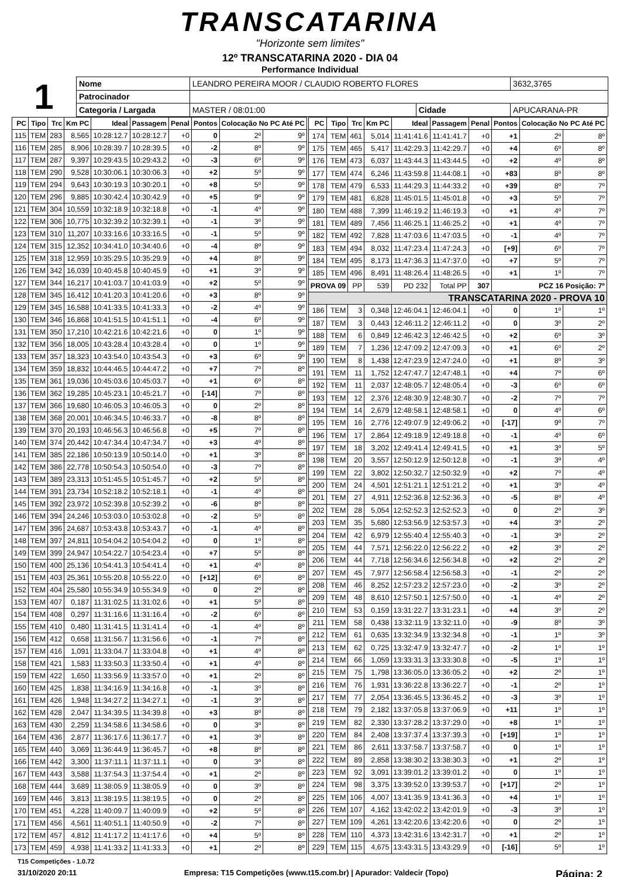TRANSCATARINA
"Horizonte sem limites"
12º TRANSCATARINA 2020 - DIA 04
Performance Individual
1
| Nome | LEANDRO PEREIRA MOOR / CLAUDIO ROBERTO FLORES | | | | 3632,3765 |
| Patrocinador | | | | | |
| Categoria / Largada | | MASTER / 08:01:00 | Cidade | APUCARANA-PR | |
| PC | Tipo | Trc | Km PC | Ideal | Passagem | Penal | Pontos | Colocação No PC Até PC | |
| --- | --- | --- | --- | --- | --- | --- | --- | --- | --- |
| 115 | TEM | 283 | 8,565 | 10:28:12.7 | 10:28:12.7 | +0 | 0 | 2º | 9º |
| 116 | TEM | 285 | 8,906 | 10:28:39.7 | 10:28:39.5 | +0 | -2 | 8º | 9º |
| 117 | TEM | 287 | 9,397 | 10:29:43.5 | 10:29:43.2 | +0 | -3 | 6º | 9º |
| 118 | TEM | 290 | 9,528 | 10:30:06.1 | 10:30:06.3 | +0 | +2 | 5º | 9º |
| 119 | TEM | 294 | 9,643 | 10:30:19.3 | 10:30:20.1 | +0 | +8 | 5º | 9º |
| 120 | TEM | 296 | 9,885 | 10:30:42.4 | 10:30:42.9 | +0 | +5 | 9º | 9º |
| 121 | TEM | 304 | 10,559 | 10:32:18.9 | 10:32:18.8 | +0 | -1 | 4º | 9º |
| 122 | TEM | 306 | 10,775 | 10:32:39.2 | 10:32:39.1 | +0 | -1 | 3º | 9º |
| 123 | TEM | 310 | 11,207 | 10:33:16.6 | 10:33:16.5 | +0 | -1 | 5º | 9º |
| 124 | TEM | 315 | 12,352 | 10:34:41.0 | 10:34:40.6 | +0 | -4 | 8º | 9º |
| 125 | TEM | 318 | 12,959 | 10:35:29.5 | 10:35:29.9 | +0 | +4 | 8º | 9º |
| 126 | TEM | 342 | 16,039 | 10:40:45.8 | 10:40:45.9 | +0 | +1 | 3º | 9º |
| 127 | TEM | 344 | 16,217 | 10:41:03.7 | 10:41:03.9 | +0 | +2 | 5º | 9º |
| 128 | TEM | 345 | 16,412 | 10:41:20.3 | 10:41:20.6 | +0 | +3 | 8º | 9º |
| 129 | TEM | 345 | 16,588 | 10:41:33.5 | 10:41:33.3 | +0 | -2 | 4º | 9º |
| 130 | TEM | 346 | 16,868 | 10:41:51.5 | 10:41:51.1 | +0 | -4 | 6º | 9º |
| 131 | TEM | 350 | 17,210 | 10:42:21.6 | 10:42:21.6 | +0 | 0 | 1º | 9º |
| 132 | TEM | 356 | 18,005 | 10:43:28.4 | 10:43:28.4 | +0 | 0 | 1º | 9º |
| 133 | TEM | 357 | 18,323 | 10:43:54.0 | 10:43:54.3 | +0 | +3 | 6º | 9º |
| 134 | TEM | 359 | 18,832 | 10:44:46.5 | 10:44:47.2 | +0 | +7 | 7º | 8º |
| 135 | TEM | 361 | 19,036 | 10:45:03.6 | 10:45:03.7 | +0 | +1 | 6º | 8º |
| 136 | TEM | 362 | 19,285 | 10:45:23.1 | 10:45:21.7 | +0 | [-14] | 7º | 8º |
| 137 | TEM | 366 | 19,680 | 10:46:05.3 | 10:46:05.3 | +0 | 0 | 2º | 8º |
| 138 | TEM | 368 | 20,001 | 10:46:34.5 | 10:46:33.7 | +0 | -8 | 8º | 8º |
| 139 | TEM | 370 | 20,193 | 10:46:56.3 | 10:46:56.8 | +0 | +5 | 7º | 8º |
| 140 | TEM | 374 | 20,442 | 10:47:34.4 | 10:47:34.7 | +0 | +3 | 4º | 8º |
| 141 | TEM | 385 | 22,186 | 10:50:13.9 | 10:50:14.0 | +0 | +1 | 3º | 8º |
| 142 | TEM | 386 | 22,778 | 10:50:54.3 | 10:50:54.0 | +0 | -3 | 7º | 8º |
| 143 | TEM | 389 | 23,313 | 10:51:45.5 | 10:51:45.7 | +0 | +2 | 5º | 8º |
| 144 | TEM | 391 | 23,734 | 10:52:18.2 | 10:52:18.1 | +0 | -1 | 4º | 8º |
| 145 | TEM | 392 | 23,972 | 10:52:39.8 | 10:52:39.2 | +0 | -6 | 8º | 8º |
| 146 | TEM | 394 | 24,246 | 10:53:03.0 | 10:53:02.8 | +0 | -2 | 5º | 8º |
| 147 | TEM | 396 | 24,687 | 10:53:43.8 | 10:53:43.7 | +0 | -1 | 4º | 8º |
| 148 | TEM | 397 | 24,811 | 10:54:04.2 | 10:54:04.2 | +0 | 0 | 1º | 8º |
| 149 | TEM | 399 | 24,947 | 10:54:22.7 | 10:54:23.4 | +0 | +7 | 5º | 8º |
| 150 | TEM | 400 | 25,136 | 10:54:41.3 | 10:54:41.4 | +0 | +1 | 4º | 8º |
| 151 | TEM | 403 | 25,361 | 10:55:20.8 | 10:55:22.0 | +0 | [+12] | 6º | 8º |
| 152 | TEM | 404 | 25,580 | 10:55:34.9 | 10:55:34.9 | +0 | 0 | 2º | 8º |
| 153 | TEM | 407 | 0,187 | 11:31:02.5 | 11:31:02.6 | +0 | +1 | 5º | 8º |
| 154 | TEM | 408 | 0,297 | 11:31:16.6 | 11:31:16.4 | +0 | -2 | 6º | 8º |
| 155 | TEM | 410 | 0,480 | 11:31:41.5 | 11:31:41.4 | +0 | -1 | 4º | 8º |
| 156 | TEM | 412 | 0,658 | 11:31:56.7 | 11:31:56.6 | +0 | -1 | 7º | 8º |
| 157 | TEM | 416 | 1,091 | 11:33:04.7 | 11:33:04.8 | +0 | +1 | 4º | 8º |
| 158 | TEM | 421 | 1,583 | 11:33:50.3 | 11:33:50.4 | +0 | +1 | 4º | 8º |
| 159 | TEM | 422 | 1,650 | 11:33:56.9 | 11:33:57.0 | +0 | +1 | 2º | 8º |
| 160 | TEM | 425 | 1,838 | 11:34:16.9 | 11:34:16.8 | +0 | -1 | 3º | 8º |
| 161 | TEM | 426 | 1,948 | 11:34:27.2 | 11:34:27.1 | +0 | -1 | 3º | 8º |
| 162 | TEM | 428 | 2,047 | 11:34:39.5 | 11:34:39.8 | +0 | +3 | 8º | 8º |
| 163 | TEM | 430 | 2,259 | 11:34:58.6 | 11:34:58.6 | +0 | 0 | 3º | 8º |
| 164 | TEM | 436 | 2,877 | 11:36:17.6 | 11:36:17.7 | +0 | +1 | 3º | 8º |
| 165 | TEM | 440 | 3,069 | 11:36:44.9 | 11:36:45.7 | +0 | +8 | 8º | 8º |
| 166 | TEM | 442 | 3,300 | 11:37:11.1 | 11:37:11.1 | +0 | 0 | 3º | 8º |
| 167 | TEM | 443 | 3,588 | 11:37:54.3 | 11:37:54.4 | +0 | +1 | 2º | 8º |
| 168 | TEM | 444 | 3,689 | 11:38:05.9 | 11:38:05.9 | +0 | 0 | 3º | 8º |
| 169 | TEM | 446 | 3,813 | 11:38:19.5 | 11:38:19.5 | +0 | 0 | 2º | 8º |
| 170 | TEM | 451 | 4,228 | 11:40:09.7 | 11:40:09.9 | +0 | +2 | 5º | 8º |
| 171 | TEM | 456 | 4,561 | 11:40:51.1 | 11:40:50.9 | +0 | -2 | 7º | 8º |
| 172 | TEM | 457 | 4,812 | 11:41:17.2 | 11:41:17.6 | +0 | +4 | 5º | 8º |
| 173 | TEM | 459 | 4,938 | 11:41:33.2 | 11:41:33.3 | +0 | +1 | 2º | 8º |
| PC | Tipo | Trc | Km PC | Ideal | Passagem | Penal | Pontos | Colocação No PC Até PC | |
| --- | --- | --- | --- | --- | --- | --- | --- | --- | --- |
| 174 | TEM | 461 | 5,014 | 11:41:41.6 | 11:41:41.7 | +0 | +1 | 2º | 8º |
| 175 | TEM | 465 | 5,417 | 11:42:29.3 | 11:42:29.7 | +0 | +4 | 6º | 8º |
| 176 | TEM | 473 | 6,037 | 11:43:44.3 | 11:43:44.5 | +0 | +2 | 4º | 8º |
| 177 | TEM | 474 | 6,246 | 11:43:59.8 | 11:44:08.1 | +0 | +83 | 8º | 8º |
| 178 | TEM | 479 | 6,533 | 11:44:29.3 | 11:44:33.2 | +0 | +39 | 8º | 7º |
| 179 | TEM | 481 | 6,828 | 11:45:01.5 | 11:45:01.8 | +0 | +3 | 5º | 7º |
| 180 | TEM | 488 | 7,399 | 11:46:19.2 | 11:46:19.3 | +0 | +1 | 4º | 7º |
| 181 | TEM | 489 | 7,456 | 11:46:25.1 | 11:46:25.2 | +0 | +1 | 4º | 7º |
| 182 | TEM | 492 | 7,828 | 11:47:03.6 | 11:47:03.5 | +0 | -1 | 4º | 7º |
| 183 | TEM | 494 | 8,032 | 11:47:23.4 | 11:47:24.3 | +0 | [+9] | 6º | 7º |
| 184 | TEM | 495 | 8,173 | 11:47:36.3 | 11:47:37.0 | +0 | +7 | 5º | 7º |
| 185 | TEM | 496 | 8,491 | 11:48:26.4 | 11:48:26.5 | +0 | +1 | 1º | 7º |
| PROVA 09 | | PP | 539 | PD 232 | Total PP | 307 | PCZ 16 Posição: 7º | | |
| TRANSCATARINA 2020 - PROVA 10 | | | | | | | | | |
| 186 | TEM | 3 | 0,348 | 12:46:04.1 | 12:46:04.1 | +0 | 0 | 1º | 1º |
| 187 | TEM | 3 | 0,443 | 12:46:11.2 | 12:46:11.2 | +0 | 0 | 3º | 2º |
| 188 | TEM | 6 | 0,849 | 12:46:42.3 | 12:46:42.5 | +0 | +2 | 6º | 3º |
| 189 | TEM | 7 | 1,236 | 12:47:09.2 | 12:47:09.3 | +0 | +1 | 6º | 2º |
| 190 | TEM | 8 | 1,438 | 12:47:23.9 | 12:47:24.0 | +0 | +1 | 8º | 3º |
| 191 | TEM | 11 | 1,752 | 12:47:47.7 | 12:47:48.1 | +0 | +4 | 7º | 6º |
| 192 | TEM | 11 | 2,037 | 12:48:05.7 | 12:48:05.4 | +0 | -3 | 6º | 6º |
| 193 | TEM | 12 | 2,376 | 12:48:30.9 | 12:48:30.7 | +0 | -2 | 7º | 7º |
| 194 | TEM | 14 | 2,679 | 12:48:58.1 | 12:48:58.1 | +0 | 0 | 4º | 6º |
| 195 | TEM | 16 | 2,776 | 12:49:07.9 | 12:49:06.2 | +0 | [-17] | 9º | 7º |
| 196 | TEM | 17 | 2,864 | 12:49:18.9 | 12:49:18.8 | +0 | -1 | 4º | 6º |
| 197 | TEM | 18 | 3,202 | 12:49:41.4 | 12:49:41.5 | +0 | +1 | 3º | 5º |
| 198 | TEM | 20 | 3,557 | 12:50:12.9 | 12:50:12.8 | +0 | -1 | 3º | 4º |
| 199 | TEM | 22 | 3,802 | 12:50:32.7 | 12:50:32.9 | +0 | +2 | 7º | 4º |
| 200 | TEM | 24 | 4,501 | 12:51:21.1 | 12:51:21.2 | +0 | +1 | 3º | 4º |
| 201 | TEM | 27 | 4,911 | 12:52:36.8 | 12:52:36.3 | +0 | -5 | 8º | 4º |
| 202 | TEM | 28 | 5,054 | 12:52:52.3 | 12:52:52.3 | +0 | 0 | 2º | 3º |
| 203 | TEM | 35 | 5,680 | 12:53:56.9 | 12:53:57.3 | +0 | +4 | 3º | 2º |
| 204 | TEM | 42 | 6,979 | 12:55:40.4 | 12:55:40.3 | +0 | -1 | 3º | 2º |
| 205 | TEM | 44 | 7,571 | 12:56:22.0 | 12:56:22.2 | +0 | +2 | 3º | 2º |
| 206 | TEM | 44 | 7,718 | 12:56:34.6 | 12:56:34.8 | +0 | +2 | 2º | 2º |
| 207 | TEM | 45 | 7,977 | 12:56:58.4 | 12:56:58.3 | +0 | -1 | 2º | 2º |
| 208 | TEM | 46 | 8,252 | 12:57:23.2 | 12:57:23.0 | +0 | -2 | 3º | 2º |
| 209 | TEM | 48 | 8,610 | 12:57:50.1 | 12:57:50.0 | +0 | -1 | 4º | 2º |
| 210 | TEM | 53 | 0,159 | 13:31:22.7 | 13:31:23.1 | +0 | +4 | 3º | 2º |
| 211 | TEM | 58 | 0,438 | 13:32:11.9 | 13:32:11.0 | +0 | -9 | 8º | 3º |
| 212 | TEM | 61 | 0,635 | 13:32:34.9 | 13:32:34.8 | +0 | -1 | 1º | 3º |
| 213 | TEM | 62 | 0,725 | 13:32:47.9 | 13:32:47.7 | +0 | -2 | 1º | 1º |
| 214 | TEM | 66 | 1,059 | 13:33:31.3 | 13:33:30.8 | +0 | -5 | 1º | 1º |
| 215 | TEM | 75 | 1,798 | 13:36:05.0 | 13:36:05.2 | +0 | +2 | 2º | 1º |
| 216 | TEM | 76 | 1,931 | 13:36:22.8 | 13:36:22.7 | +0 | -1 | 2º | 1º |
| 217 | TEM | 77 | 2,054 | 13:36:45.5 | 13:36:45.2 | +0 | -3 | 3º | 1º |
| 218 | TEM | 79 | 2,182 | 13:37:05.8 | 13:37:06.9 | +0 | +11 | 1º | 1º |
| 219 | TEM | 82 | 2,330 | 13:37:28.2 | 13:37:29.0 | +0 | +8 | 1º | 1º |
| 220 | TEM | 84 | 2,408 | 13:37:37.4 | 13:37:39.3 | +0 | [+19] | 1º | 1º |
| 221 | TEM | 86 | 2,611 | 13:37:58.7 | 13:37:58.7 | +0 | 0 | 1º | 1º |
| 222 | TEM | 89 | 2,858 | 13:38:30.2 | 13:38:30.3 | +0 | +1 | 2º | 1º |
| 223 | TEM | 92 | 3,091 | 13:39:01.2 | 13:39:01.2 | +0 | 0 | 1º | 1º |
| 224 | TEM | 98 | 3,375 | 13:39:52.0 | 13:39:53.7 | +0 | [+17] | 2º | 1º |
| 225 | TEM | 106 | 4,007 | 13:41:35.9 | 13:41:36.3 | +0 | +4 | 1º | 1º |
| 226 | TEM | 107 | 4,162 | 13:42:02.2 | 13:42:01.9 | +0 | -3 | 3º | 1º |
| 227 | TEM | 109 | 4,261 | 13:42:20.6 | 13:42:20.6 | +0 | 0 | 2º | 1º |
| 228 | TEM | 110 | 4,373 | 13:42:31.6 | 13:42:31.7 | +0 | +1 | 2º | 1º |
| 229 | TEM | 115 | 4,675 | 13:43:31.5 | 13:43:29.9 | +0 | [-16] | 5º | 1º |
T15 Competições - 1.0.72
31/10/2020 20:11 Empresa: T15 Competições (www.t15.com.br) | Apurador: Valdecir (Topo) Página: 2